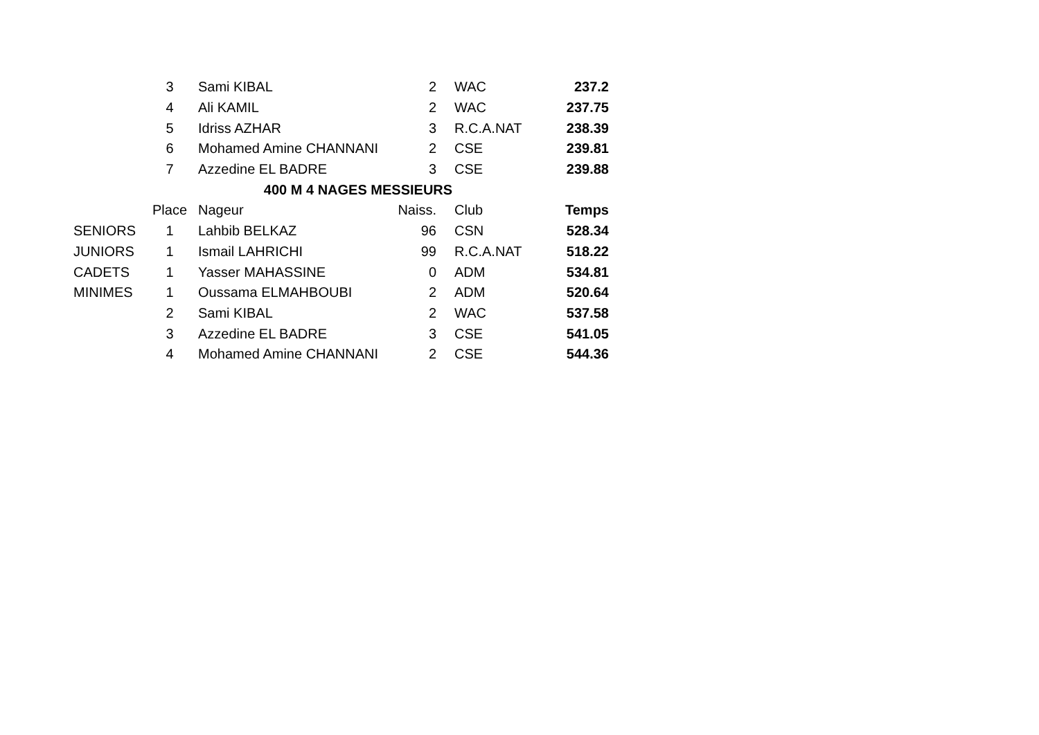| | 3 | Sami KIBAL | 2 | WAC | 237.2 |
| | 4 | Ali KAMIL | 2 | WAC | 237.75 |
| | 5 | Idriss AZHAR | 3 | R.C.A.NAT | 238.39 |
| | 6 | Mohamed Amine CHANNANI | 2 | CSE | 239.81 |
| | 7 | Azzedine EL BADRE | 3 | CSE | 239.88 |
| | 400 M 4 NAGES MESSIEURS | | | | |
| | Place | Nageur | Naiss. | Club | Temps |
| SENIORS | 1 | Lahbib BELKAZ | 96 | CSN | 528.34 |
| JUNIORS | 1 | Ismail LAHRICHI | 99 | R.C.A.NAT | 518.22 |
| CADETS | 1 | Yasser MAHASSINE | 0 | ADM | 534.81 |
| MINIMES | 1 | Oussama ELMAHBOUBI | 2 | ADM | 520.64 |
| | 2 | Sami KIBAL | 2 | WAC | 537.58 |
| | 3 | Azzedine EL BADRE | 3 | CSE | 541.05 |
| | 4 | Mohamed Amine CHANNANI | 2 | CSE | 544.36 |